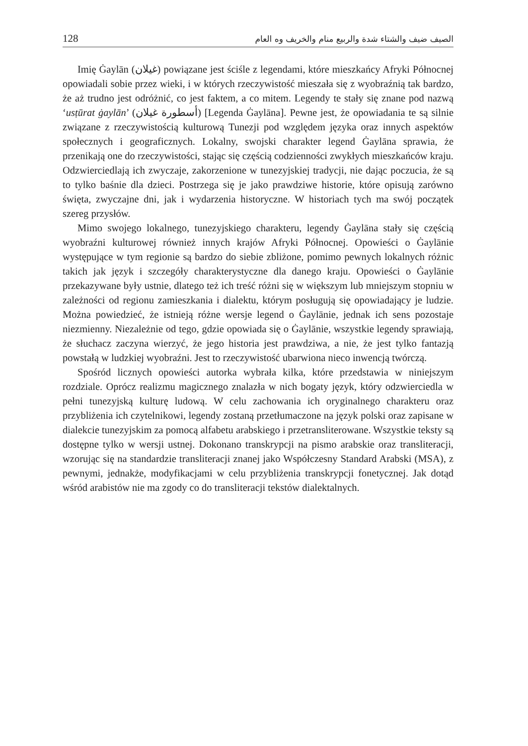128 الصيف ضيف والشتاء شدة والربيع منام والخريف وه العام
Imię Ġaylān (غيلان) powiązane jest ściśle z legendami, które mieszkańcy Afryki Północnej opowiadali sobie przez wieki, i w których rzeczywistość mieszała się z wyobraźnią tak bardzo, że aż trudno jest odróżnić, co jest faktem, a co mitem. Legendy te stały się znane pod nazwą ‘usṭūrat ġaylān’ (أسطورة غيلان) [Legenda Ġaylāna]. Pewne jest, że opowiadania te są silnie związane z rzeczywistością kulturową Tunezji pod względem języka oraz innych aspektów społecznych i geograficznych. Lokalny, swojski charakter legend Ġaylāna sprawia, że przenikają one do rzeczywistości, stając się częścią codzienności zwykłych mieszkańców kraju. Odzwierciedlają ich zwyczaje, zakorzenione w tunezyjskiej tradycji, nie dając poczucia, że są to tylko baśnie dla dzieci. Postrzega się je jako prawdziwe historie, które opisują zarówno święta, zwyczajne dni, jak i wydarzenia historyczne. W historiach tych ma swój początek szereg przysłów.
Mimo swojego lokalnego, tunezyjskiego charakteru, legendy Ġaylāna stały się częścią wyobraźni kulturowej również innych krajów Afryki Północnej. Opowieści o Ġaylānie występujące w tym regionie są bardzo do siebie zbliżone, pomimo pewnych lokalnych różnic takich jak język i szczegóły charakterystyczne dla danego kraju. Opowieści o Ġaylānie przekazywane były ustnie, dlatego też ich treść różni się w większym lub mniejszym stopniu w zależności od regionu zamieszkania i dialektu, którym posługują się opowiadający je ludzie. Można powiedzieć, że istnieją różne wersje legend o Ġaylānie, jednak ich sens pozostaje niezmienny. Niezależnie od tego, gdzie opowiada się o Ġaylānie, wszystkie legendy sprawiają, że słuchacz zaczyna wierzyć, że jego historia jest prawdziwa, a nie, że jest tylko fantazją powstałą w ludzkiej wyobraźni. Jest to rzeczywistość ubarwiona nieco inwencją twórczą.
Spośród licznych opowieści autorka wybrała kilka, które przedstawia w niniejszym rozdziale. Oprócz realizmu magicznego znalazła w nich bogaty język, który odzwierciedla w pełni tunezyjską kulturę ludową. W celu zachowania ich oryginalnego charakteru oraz przybliżenia ich czytelnikowi, legendy zostaną przetłumaczone na język polski oraz zapisane w dialekcie tunezyjskim za pomocą alfabetu arabskiego i przetransliterowane. Wszystkie teksty są dostępne tylko w wersji ustnej. Dokonano transkrypcji na pismo arabskie oraz transliteracji, wzorując się na standardzie transliteracji znanej jako Współczesny Standard Arabski (MSA), z pewnymi, jednakże, modyfikacjami w celu przybliżenia transkrypcji fonetycznej. Jak dotąd wśród arabistów nie ma zgody co do transliteracji tekstów dialektalnych.